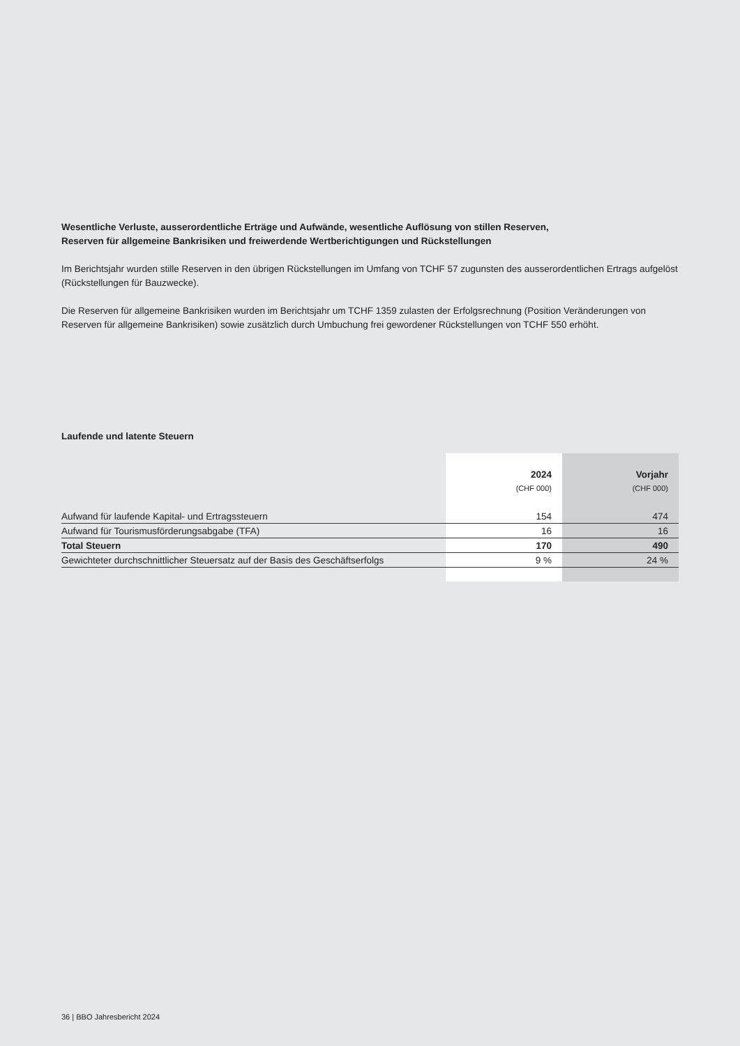Wesentliche Verluste, ausserordentliche Erträge und Aufwände, wesentliche Auflösung von stillen Reserven,
Reserven für allgemeine Bankrisiken und freiwerdende Wertberichtigungen und Rückstellungen
Im Berichtsjahr wurden stille Reserven in den übrigen Rückstellungen im Umfang von TCHF 57 zugunsten des ausserordentlichen Ertrags aufgelöst (Rückstellungen für Bauzwecke).
Die Reserven für allgemeine Bankrisiken wurden im Berichtsjahr um TCHF 1359 zulasten der Erfolgsrechnung (Position Veränderungen von Reserven für allgemeine Bankrisiken) sowie zusätzlich durch Umbuchung frei gewordener Rückstellungen von TCHF 550 erhöht.
Laufende und latente Steuern
| | 2024 | Vorjahr |
| --- | --- | --- |
| | (CHF 000) | (CHF 000) |
| Aufwand für laufende Kapital- und Ertragssteuern | 154 | 474 |
| Aufwand für Tourismusförderungsabgabe (TFA) | 16 | 16 |
| Total Steuern | 170 | 490 |
| Gewichteter durchschnittlicher Steuersatz auf der Basis des Geschäftserfolgs | 9 % | 24 % |
36 | BBO Jahresbericht 2024